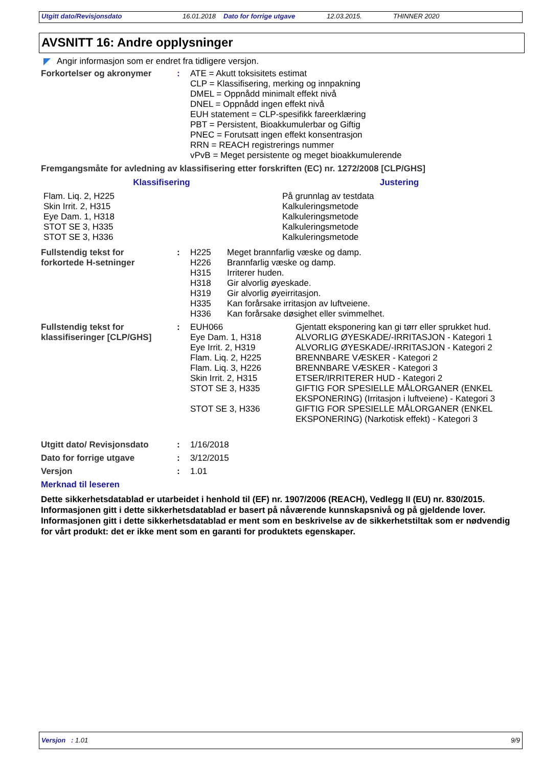Utgitt dato/Revisjonsdato 16.01.2018 Dato for forrige utgave 12.03.2015. THINNER 2020
AVSNITT 16: Andre opplysninger
Angir informasjon som er endret fra tidligere versjon.
| Forkortelser og akronymer | : | ATE = Akutt toksisitets estimat CLP = Klassifisering, merking og innpakning DMEL = Oppnådd minimalt effekt nivå DNEL = Oppnådd ingen effekt nivå EUH statement = CLP-spesifikk fareerklæring PBT = Persistent, Bioakkumulerbar og Giftig PNEC = Forutsatt ingen effekt konsentrasjon RRN = REACH registrerings nummer vPvB = Meget persistente og meget bioakkumulerende |
Fremgangsmåte for avledning av klassifisering etter forskriften (EC) nr. 1272/2008 [CLP/GHS]
| Klassifisering | Justering |
| --- | --- |
| Flam. Liq. 2, H225 Skin Irrit. 2, H315 Eye Dam. 1, H318 STOT SE 3, H335 STOT SE 3, H336 | På grunnlag av testdata Kalkuleringsmetode Kalkuleringsmetode Kalkuleringsmetode Kalkuleringsmetode |
| Fullstendig tekst for forkortede H-setninger | : | H225 H226 H315 H318 H319 H335 H336 | Meget brannfarlig væske og damp. Brannfarlig væske og damp. Irriterer huden. Gir alvorlig øyeskade. Gir alvorlig øyeirritasjon. Kan forårsake irritasjon av luftveiene. Kan forårsake døsighet eller svimmelhet. |
| Fullstendig tekst for klassifiseringer [CLP/GHS] | : | EUH066 | Gjentatt eksponering kan gi tørr eller sprukket hud. |
| | | Eye Dam. 1, H318 | ALVORLIG ØYESKADE/-IRRITASJON - Kategori 1 |
| | | Eye Irrit. 2, H319 | ALVORLIG ØYESKADE/-IRRITASJON - Kategori 2 |
| | | Flam. Liq. 2, H225 | BRENNBARE VÆSKER - Kategori 2 |
| | | Flam. Liq. 3, H226 | BRENNBARE VÆSKER - Kategori 3 |
| | | Skin Irrit. 2, H315 | ETSER/IRRITERER HUD - Kategori 2 |
| | | STOT SE 3, H335 | GIFTIG FOR SPESIELLE MÅLORGANER (ENKEL EKSPONERING) (Irritasjon i luftveiene) - Kategori 3 |
| | | STOT SE 3, H336 | GIFTIG FOR SPESIELLE MÅLORGANER (ENKEL EKSPONERING) (Narkotisk effekt) - Kategori 3 |
| Utgitt dato/ Revisjonsdato | : | 1/16/2018 |
| Dato for forrige utgave | : | 3/12/2015 |
| Versjon | : | 1.01 |
Merknad til leseren
Dette sikkerhetsdatablad er utarbeidet i henhold til (EF) nr. 1907/2006 (REACH), Vedlegg II (EU) nr. 830/2015. Informasjonen gitt i dette sikkerhetsdatablad er basert på nåværende kunnskapsnivå og på gjeldende lover. Informasjonen gitt i dette sikkerhetsdatablad er ment som en beskrivelse av de sikkerhetstiltak som er nødvendig for vårt produkt: det er ikke ment som en garanti for produktets egenskaper.
Versjon : 1.01 9/9